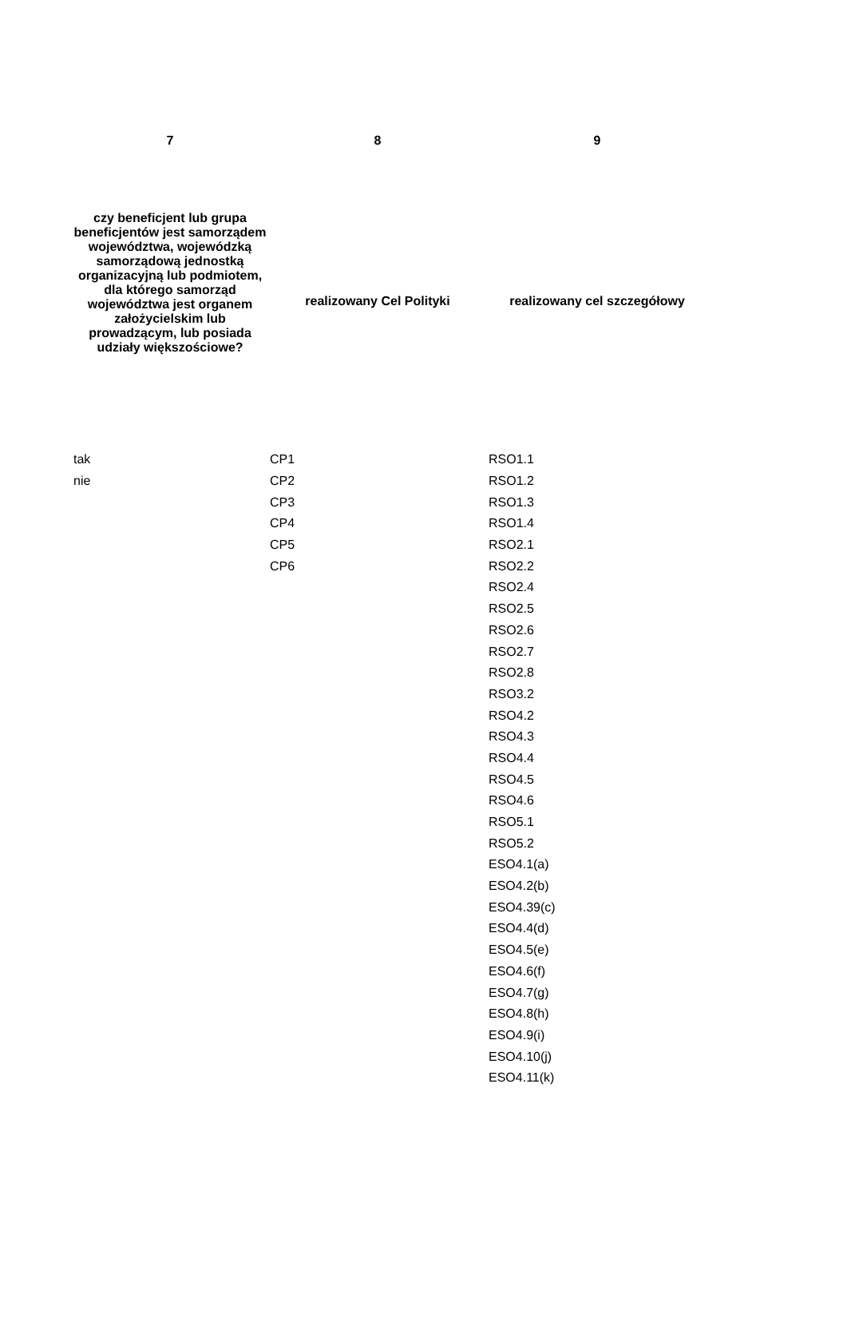| 7 | 8 | 9 |
| --- | --- | --- |
| czy beneficjent lub grupa beneficjentów jest samorządem województwa, wojewódzką samorządową jednostką organizacyjną lub podmiotem, dla którego samorząd województwa jest organem założycielskim lub prowadzącym, lub posiada udziały większościowe? | realizowany Cel Polityki | realizowany cel szczegółowy |
| tak | CP1 | RSO1.1 |
| nie | CP2 | RSO1.2 |
| | CP3 | RSO1.3 |
| | CP4 | RSO1.4 |
| | CP5 | RSO2.1 |
| | CP6 | RSO2.2 |
| | | RSO2.4 |
| | | RSO2.5 |
| | | RSO2.6 |
| | | RSO2.7 |
| | | RSO2.8 |
| | | RSO3.2 |
| | | RSO4.2 |
| | | RSO4.3 |
| | | RSO4.4 |
| | | RSO4.5 |
| | | RSO4.6 |
| | | RSO5.1 |
| | | RSO5.2 |
| | | ESO4.1(a) |
| | | ESO4.2(b) |
| | | ESO4.39(c) |
| | | ESO4.4(d) |
| | | ESO4.5(e) |
| | | ESO4.6(f) |
| | | ESO4.7(g) |
| | | ESO4.8(h) |
| | | ESO4.9(i) |
| | | ESO4.10(j) |
| | | ESO4.11(k) |